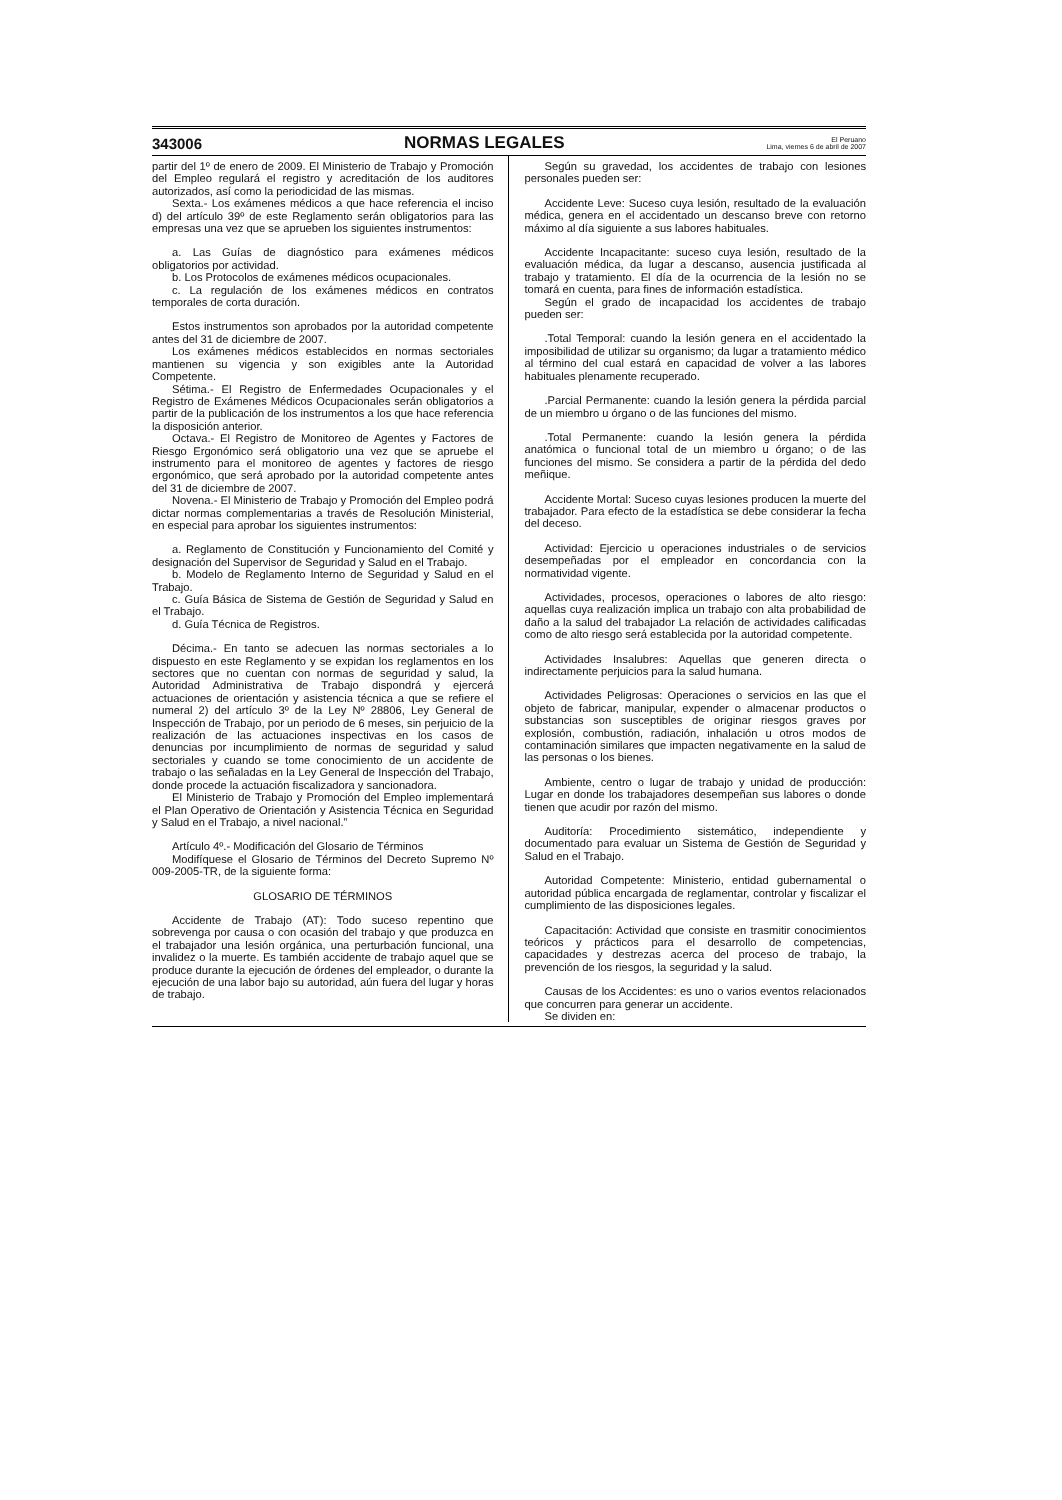343006 NORMAS LEGALES El Peruano
Lima, viernes 6 de abril de 2007
partir del 1º de enero de 2009. El Ministerio de Trabajo y Promoción del Empleo regulará el registro y acreditación de los auditores autorizados, así como la periodicidad de las mismas.
Sexta.- Los exámenes médicos a que hace referencia el inciso d) del artículo 39º de este Reglamento serán obligatorios para las empresas una vez que se aprueben los siguientes instrumentos:
a. Las Guías de diagnóstico para exámenes médicos obligatorios por actividad.
b. Los Protocolos de exámenes médicos ocupacionales.
c. La regulación de los exámenes médicos en contratos temporales de corta duración.
Estos instrumentos son aprobados por la autoridad competente antes del 31 de diciembre de 2007.
Los exámenes médicos establecidos en normas sectoriales mantienen su vigencia y son exigibles ante la Autoridad Competente.
Sétima.- El Registro de Enfermedades Ocupacionales y el Registro de Exámenes Médicos Ocupacionales serán obligatorios a partir de la publicación de los instrumentos a los que hace referencia la disposición anterior.
Octava.- El Registro de Monitoreo de Agentes y Factores de Riesgo Ergonómico será obligatorio una vez que se apruebe el instrumento para el monitoreo de agentes y factores de riesgo ergonómico, que será aprobado por la autoridad competente antes del 31 de diciembre de 2007.
Novena.- El Ministerio de Trabajo y Promoción del Empleo podrá dictar normas complementarias a través de Resolución Ministerial, en especial para aprobar los siguientes instrumentos:
a. Reglamento de Constitución y Funcionamiento del Comité y designación del Supervisor de Seguridad y Salud en el Trabajo.
b. Modelo de Reglamento Interno de Seguridad y Salud en el Trabajo.
c. Guía Básica de Sistema de Gestión de Seguridad y Salud en el Trabajo.
d. Guía Técnica de Registros.
Décima.- En tanto se adecuen las normas sectoriales a lo dispuesto en este Reglamento y se expidan los reglamentos en los sectores que no cuentan con normas de seguridad y salud, la Autoridad Administrativa de Trabajo dispondrá y ejercerá actuaciones de orientación y asistencia técnica a que se refiere el numeral 2) del artículo 3º de la Ley Nº 28806, Ley General de Inspección de Trabajo, por un periodo de 6 meses, sin perjuicio de la realización de las actuaciones inspectivas en los casos de denuncias por incumplimiento de normas de seguridad y salud sectoriales y cuando se tome conocimiento de un accidente de trabajo o las señaladas en la Ley General de Inspección del Trabajo, donde procede la actuación fiscalizadora y sancionadora.
El Ministerio de Trabajo y Promoción del Empleo implementará el Plan Operativo de Orientación y Asistencia Técnica en Seguridad y Salud en el Trabajo, a nivel nacional.”
Artículo 4º.- Modificación del Glosario de Términos
Modifíquese el Glosario de Términos del Decreto Supremo Nº 009-2005-TR, de la siguiente forma:
GLOSARIO DE TÉRMINOS
Accidente de Trabajo (AT): Todo suceso repentino que sobrevenga por causa o con ocasión del trabajo y que produzca en el trabajador una lesión orgánica, una perturbación funcional, una invalidez o la muerte. Es también accidente de trabajo aquel que se produce durante la ejecución de órdenes del empleador, o durante la ejecución de una labor bajo su autoridad, aún fuera del lugar y horas de trabajo.
Según su gravedad, los accidentes de trabajo con lesiones personales pueden ser:
Accidente Leve: Suceso cuya lesión, resultado de la evaluación médica, genera en el accidentado un descanso breve con retorno máximo al día siguiente a sus labores habituales.
Accidente Incapacitante: suceso cuya lesión, resultado de la evaluación médica, da lugar a descanso, ausencia justificada al trabajo y tratamiento. El día de la ocurrencia de la lesión no se tomará en cuenta, para fines de información estadística.
Según el grado de incapacidad los accidentes de trabajo pueden ser:
.Total Temporal: cuando la lesión genera en el accidentado la imposibilidad de utilizar su organismo; da lugar a tratamiento médico al término del cual estará en capacidad de volver a las labores habituales plenamente recuperado.
.Parcial Permanente: cuando la lesión genera la pérdida parcial de un miembro u órgano o de las funciones del mismo.
.Total Permanente: cuando la lesión genera la pérdida anatómica o funcional total de un miembro u órgano; o de las funciones del mismo. Se considera a partir de la pérdida del dedo meñique.
Accidente Mortal: Suceso cuyas lesiones producen la muerte del trabajador. Para efecto de la estadística se debe considerar la fecha del deceso.
Actividad: Ejercicio u operaciones industriales o de servicios desempeñadas por el empleador en concordancia con la normatividad vigente.
Actividades, procesos, operaciones o labores de alto riesgo: aquellas cuya realización implica un trabajo con alta probabilidad de daño a la salud del trabajador La relación de actividades calificadas como de alto riesgo será establecida por la autoridad competente.
Actividades Insalubres: Aquellas que generen directa o indirectamente perjuicios para la salud humana.
Actividades Peligrosas: Operaciones o servicios en las que el objeto de fabricar, manipular, expender o almacenar productos o substancias son susceptibles de originar riesgos graves por explosión, combustión, radiación, inhalación u otros modos de contaminación similares que impacten negativamente en la salud de las personas o los bienes.
Ambiente, centro o lugar de trabajo y unidad de producción: Lugar en donde los trabajadores desempeñan sus labores o donde tienen que acudir por razón del mismo.
Auditoría: Procedimiento sistemático, independiente y documentado para evaluar un Sistema de Gestión de Seguridad y Salud en el Trabajo.
Autoridad Competente: Ministerio, entidad gubernamental o autoridad pública encargada de reglamentar, controlar y fiscalizar el cumplimiento de las disposiciones legales.
Capacitación: Actividad que consiste en trasmitir conocimientos teóricos y prácticos para el desarrollo de competencias, capacidades y destrezas acerca del proceso de trabajo, la prevención de los riesgos, la seguridad y la salud.
Causas de los Accidentes: es uno o varios eventos relacionados que concurren para generar un accidente.
Se dividen en: